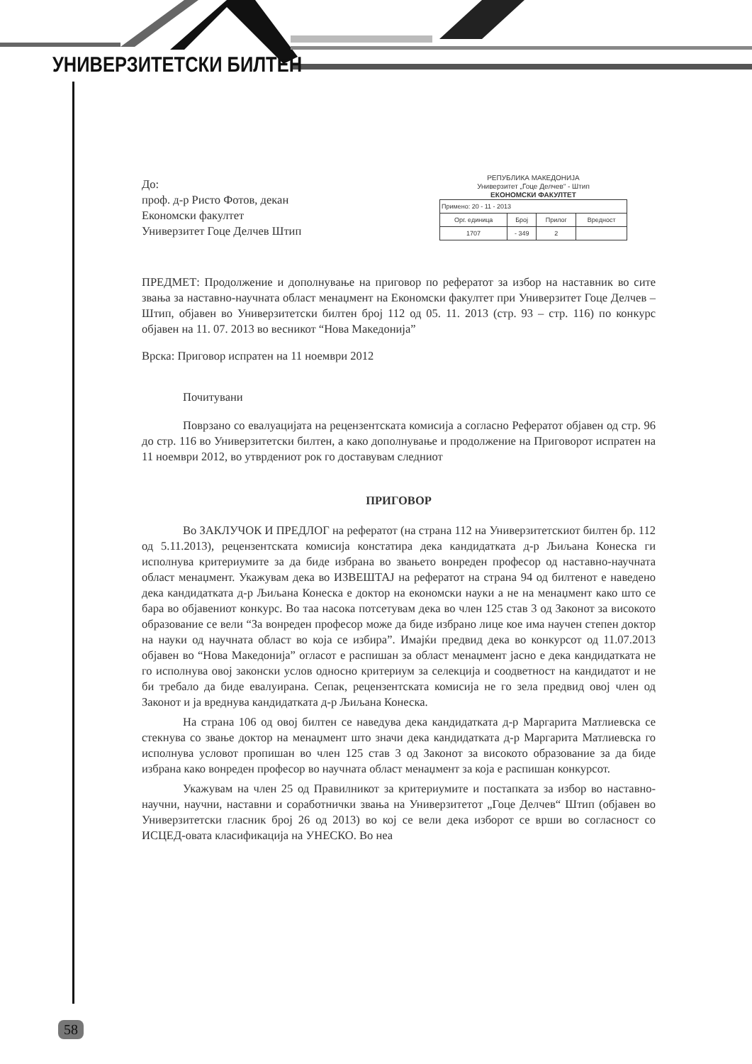УНИВЕРЗИТЕТСКИ БИЛТЕН
РЕПУБЛИКА МАКЕДОНИЈА
Универзитет „Гоце Делчев“ - Штип
ЕКОНОМСКИ ФАКУЛТЕТ
| Примено: 20 - 11 - 2013 | | | |
| Орг. единица | Број | Прилог | Вредност |
| 1707 | - 349 | 2 | |
До:
проф. д-р Ристо Фотов, декан
Економски факултет
Универзитет Гоце Делчев Штип
ПРЕДМЕТ: Продолжение и дополнување на приговор по рефератот за избор на наставник во сите звања за наставно-научната област менаџмент на Економски факултет при Универзитет Гоце Делчев – Штип, објавен во Универзитетски билтен број 112 од 05. 11. 2013 (стр. 93 – стр. 116) по конкурс објавен на 11. 07. 2013 во весникот “Нова Македонија”
Врска: Приговор испратен на 11 ноември 2012
Почитувани
Поврзано со евалуацијата на рецензентската комисија а согласно Рефератот објавен од стр. 96 до стр. 116 во Универзитетски билтен, а како дополнување и продолжение на Приговорот испратен на 11 ноември 2012, во утврдениот рок го доставувам следниот
ПРИГОВОР
Во ЗАКЛУЧОК И ПРЕДЛОГ на рефератот (на страна 112 на Универзитетскиот билтен бр. 112 од 5.11.2013), рецензентската комисија констатира дека кандидатката д-р Љиљана Конеска ги исполнува критериумите за да биде избрана во звањето вонреден професор од наставно-научната област менаџмент. Укажувам дека во ИЗВЕШТАЈ на рефератот на страна 94 од билтенот е наведено дека кандидатката д-р Љиљана Конеска е доктор на економски науки а не на менаџмент како што се бара во објавениот конкурс. Во таа насока потсетувам дека во член 125 став 3 од Законот за високото образование се вели “За вонреден професор може да биде избрано лице кое има научен степен доктор на науки од научната област во која се избира”. Имајќи предвид дека во конкурсот од 11.07.2013 објавен во “Нова Македонија” огласот е распишан за област менаџмент јасно е дека кандидатката не го исполнува овој законски услов односно критериум за селекција и соодветност на кандидатот и не би требало да биде евалуирана. Сепак, рецензентската комисија не го зела предвид овој член од Законот и ја вреднува кандидатката д-р Љиљана Конеска.
На страна 106 од овој билтен се наведува дека кандидатката д-р Маргарита Матлиевска се стекнува со звање доктор на менаџмент што значи дека кандидатката д-р Маргарита Матлиевска го исполнува условот пропишан во член 125 став 3 од Законот за високото образование за да биде избрана како вонреден професор во научната област менаџмент за која е распишан конкурсот.
Укажувам на член 25 од Правилникот за критериумите и постапката за избор во наставно-научни, научни, наставни и соработнички звања на Универзитетот „Гоце Делчев“ Штип (објавен во Универзитетски гласник број 26 од 2013) во кој се вели дека изборот се врши во согласност со ИСЦЕД-овата класификација на УНЕСКО. Во неа
58